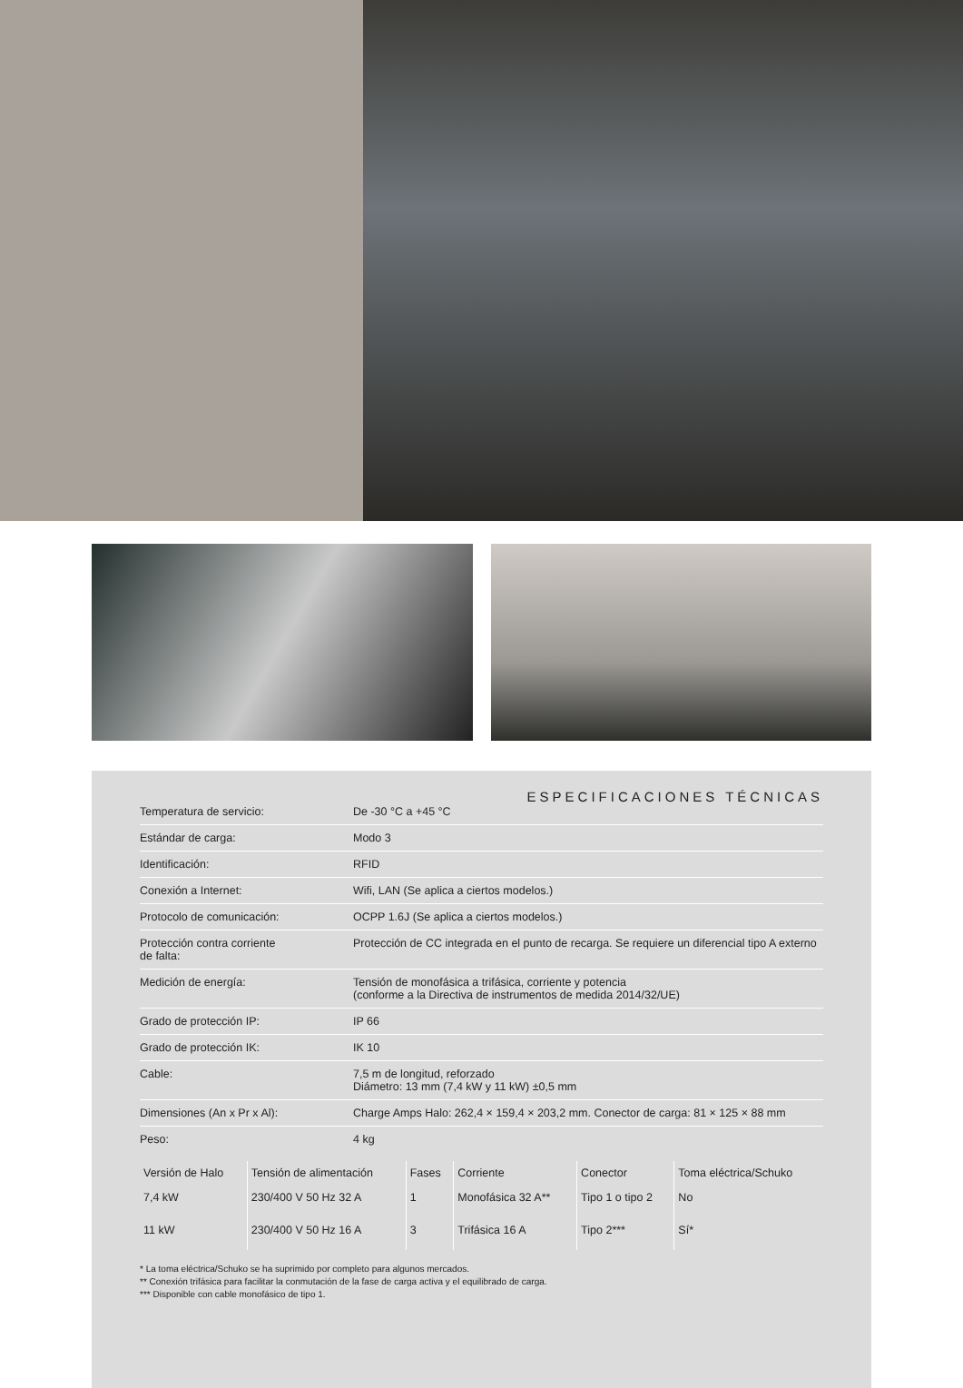ESPECIFICACIONES TÉCNICAS
| Temperatura de servicio: | De -30 °C a +45 °C |
| Estándar de carga: | Modo 3 |
| Identificación: | RFID |
| Conexión a Internet: | Wifi, LAN (Se aplica a ciertos modelos.) |
| Protocolo de comunicación: | OCPP 1.6J (Se aplica a ciertos modelos.) |
| Protección contra corriente de falta: | Protección de CC integrada en el punto de recarga. Se requiere un diferencial tipo A externo |
| Medición de energía: | Tensión de monofásica a trifásica, corriente y potencia (conforme a la Directiva de instrumentos de medida 2014/32/UE) |
| Grado de protección IP: | IP 66 |
| Grado de protección IK: | IK 10 |
| Cable: | 7,5 m de longitud, reforzado Diámetro: 13 mm (7,4 kW y 11 kW) ±0,5 mm |
| Dimensiones (An x Pr x Al): | Charge Amps Halo: 262,4 × 159,4 × 203,2 mm. Conector de carga: 81 × 125 × 88 mm |
| Peso: | 4 kg |
| Versión de Halo | Tensión de alimentación | Fases | Corriente | Conector | Toma eléctrica/Schuko |
| --- | --- | --- | --- | --- | --- |
| 7,4 kW | 230/400 V 50 Hz 32 A | 1 | Monofásica 32 A** | Tipo 1 o tipo 2 | No |
| 11 kW | 230/400 V 50 Hz 16 A | 3 | Trifásica 16 A | Tipo 2*** | Sí* |
* La toma eléctrica/Schuko se ha suprimido por completo para algunos mercados.
** Conexión trifásica para facilitar la conmutación de la fase de carga activa y el equilibrado de carga.
*** Disponible con cable monofásico de tipo 1.